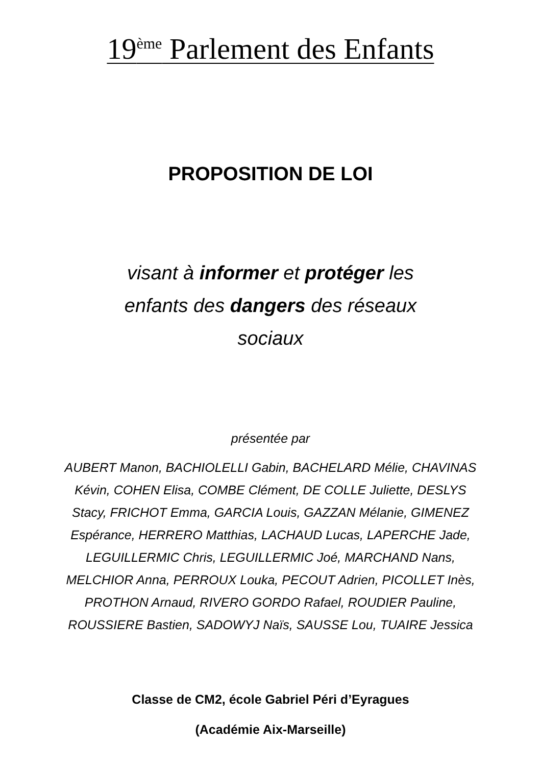19<sup>ème</sup> Parlement des Enfants
PROPOSITION DE LOI
visant à informer et protéger les
enfants des dangers des réseaux
sociaux
présentée par
AUBERT Manon, BACHIOLELLI Gabin, BACHELARD Mélie, CHAVINAS Kévin, COHEN Elisa, COMBE Clément, DE COLLE Juliette, DESLYS Stacy, FRICHOT Emma, GARCIA Louis, GAZZAN Mélanie, GIMENEZ Espérance, HERRERO Matthias, LACHAUD Lucas, LAPERCHE Jade, LEGUILLERMIC Chris, LEGUILLERMIC Joé, MARCHAND Nans, MELCHIOR Anna, PERROUX Louka, PECOUT Adrien, PICOLLET Inès, PROTHON Arnaud, RIVERO GORDO Rafael, ROUDIER Pauline, ROUSSIERE Bastien, SADOWYJ Naïs, SAUSSE Lou, TUAIRE Jessica
Classe de CM2, école Gabriel Péri d’Eyragues
(Académie Aix-Marseille)